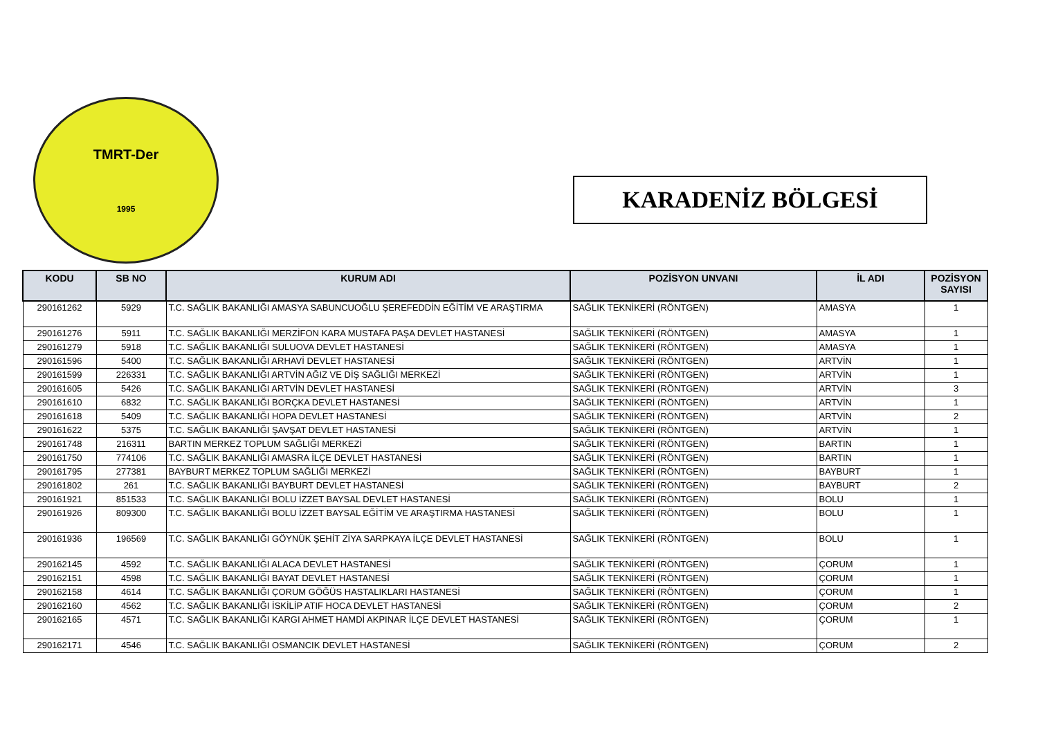TMRT-Der
1995
KARADENİZ BÖLGESİ
| KODU | SB NO | KURUM ADI | POZİSYON UNVANI | İL ADI | POZİSYON SAYISI |
| --- | --- | --- | --- | --- | --- |
| 290161262 | 5929 | T.C. SAĞLIK BAKANLIĞI AMASYA SABUNCUOĞLU ŞEREFEDDİN EĞİTİM VE ARAŞTIRMA | SAĞLIK TEKNİKERİ (RÖNTGEN) | AMASYA | 1 |
| 290161276 | 5911 | T.C. SAĞLIK BAKANLIĞI MERZİFON KARA MUSTAFA PAŞA DEVLET HASTANESİ | SAĞLIK TEKNİKERİ (RÖNTGEN) | AMASYA | 1 |
| 290161279 | 5918 | T.C. SAĞLIK BAKANLIĞI SULUOVA DEVLET HASTANESİ | SAĞLIK TEKNİKERİ (RÖNTGEN) | AMASYA | 1 |
| 290161596 | 5400 | T.C. SAĞLIK BAKANLIĞI ARHAVİ DEVLET HASTANESİ | SAĞLIK TEKNİKERİ (RÖNTGEN) | ARTVİN | 1 |
| 290161599 | 226331 | T.C. SAĞLIK BAKANLIĞI ARTVİN AĞIZ VE DİŞ SAĞLIĞI MERKEZİ | SAĞLIK TEKNİKERİ (RÖNTGEN) | ARTVİN | 1 |
| 290161605 | 5426 | T.C. SAĞLIK BAKANLIĞI ARTVİN DEVLET HASTANESİ | SAĞLIK TEKNİKERİ (RÖNTGEN) | ARTVİN | 3 |
| 290161610 | 6832 | T.C. SAĞLIK BAKANLIĞI BORÇKA DEVLET HASTANESİ | SAĞLIK TEKNİKERİ (RÖNTGEN) | ARTVİN | 1 |
| 290161618 | 5409 | T.C. SAĞLIK BAKANLIĞI HOPA DEVLET HASTANESİ | SAĞLIK TEKNİKERİ (RÖNTGEN) | ARTVİN | 2 |
| 290161622 | 5375 | T.C. SAĞLIK BAKANLIĞI ŞAVŞAT DEVLET HASTANESİ | SAĞLIK TEKNİKERİ (RÖNTGEN) | ARTVİN | 1 |
| 290161748 | 216311 | BARTIN MERKEZ TOPLUM SAĞLIĞI MERKEZİ | SAĞLIK TEKNİKERİ (RÖNTGEN) | BARTIN | 1 |
| 290161750 | 774106 | T.C. SAĞLIK BAKANLIĞI AMASRA İLÇE DEVLET HASTANESİ | SAĞLIK TEKNİKERİ (RÖNTGEN) | BARTIN | 1 |
| 290161795 | 277381 | BAYBURT MERKEZ TOPLUM SAĞLIĞI MERKEZİ | SAĞLIK TEKNİKERİ (RÖNTGEN) | BAYBURT | 1 |
| 290161802 | 261 | T.C. SAĞLIK BAKANLIĞI BAYBURT DEVLET HASTANESİ | SAĞLIK TEKNİKERİ (RÖNTGEN) | BAYBURT | 2 |
| 290161921 | 851533 | T.C. SAĞLIK BAKANLIĞI BOLU İZZET BAYSAL DEVLET HASTANESİ | SAĞLIK TEKNİKERİ (RÖNTGEN) | BOLU | 1 |
| 290161926 | 809300 | T.C. SAĞLIK BAKANLIĞI BOLU İZZET BAYSAL EĞİTİM VE ARAŞTIRMA HASTANESİ | SAĞLIK TEKNİKERİ (RÖNTGEN) | BOLU | 1 |
| 290161936 | 196569 | T.C. SAĞLIK BAKANLIĞI GÖYNÜK ŞEHİT ZİYA SARPKAYA İLÇE DEVLET HASTANESİ | SAĞLIK TEKNİKERİ (RÖNTGEN) | BOLU | 1 |
| 290162145 | 4592 | T.C. SAĞLIK BAKANLIĞI ALACA DEVLET HASTANESİ | SAĞLIK TEKNİKERİ (RÖNTGEN) | ÇORUM | 1 |
| 290162151 | 4598 | T.C. SAĞLIK BAKANLIĞI BAYAT DEVLET HASTANESİ | SAĞLIK TEKNİKERİ (RÖNTGEN) | ÇORUM | 1 |
| 290162158 | 4614 | T.C. SAĞLIK BAKANLIĞI ÇORUM GÖĞÜS HASTALIKLARI HASTANESİ | SAĞLIK TEKNİKERİ (RÖNTGEN) | ÇORUM | 1 |
| 290162160 | 4562 | T.C. SAĞLIK BAKANLIĞI İSKİLİP ATIF HOCA DEVLET HASTANESİ | SAĞLIK TEKNİKERİ (RÖNTGEN) | ÇORUM | 2 |
| 290162165 | 4571 | T.C. SAĞLIK BAKANLIĞI KARGI AHMET HAMDİ AKPINAR İLÇE DEVLET HASTANESİ | SAĞLIK TEKNİKERİ (RÖNTGEN) | ÇORUM | 1 |
| 290162171 | 4546 | T.C. SAĞLIK BAKANLIĞI OSMANCIK DEVLET HASTANESİ | SAĞLIK TEKNİKERİ (RÖNTGEN) | ÇORUM | 2 |